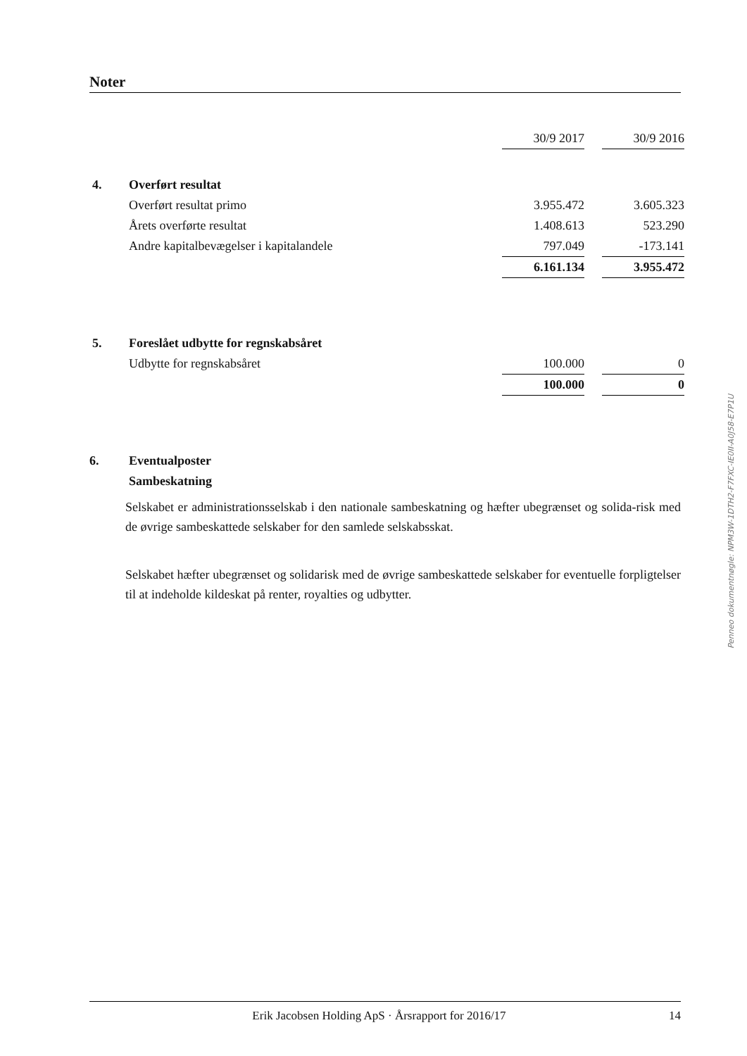Noter
| | | 30/9 2017 | | 30/9 2016 |
| 4. | Overført resultat | | | |
| | Overført resultat primo | 3.955.472 | | 3.605.323 |
| | Årets overførte resultat | 1.408.613 | | 523.290 |
| | Andre kapitalbevægelser i kapitalandele | 797.049 | | -173.141 |
| | | 6.161.134 | | 3.955.472 |
| 5. | Foreslået udbytte for regnskabsåret | | | |
| | Udbytte for regnskabsåret | 100.000 | | 0 |
| | | 100.000 | | 0 |
| 6. | Eventualposter | | | |
| | Sambeskatning | | | |
Selskabet er administrationsselskab i den nationale sambeskatning og hæfter ubegrænset og solida-risk med de øvrige sambeskattede selskaber for den samlede selskabsskat.
Selskabet hæfter ubegrænset og solidarisk med de øvrige sambeskattede selskaber for eventuelle forpligtelser til at indeholde kildeskat på renter, royalties og udbytter.
Penneo dokumentnøgle: NPM3W-1DTH2-F7FXC-IE0II-A0J58-E7P1U
Erik Jacobsen Holding ApS · Årsrapport for 2016/17 14